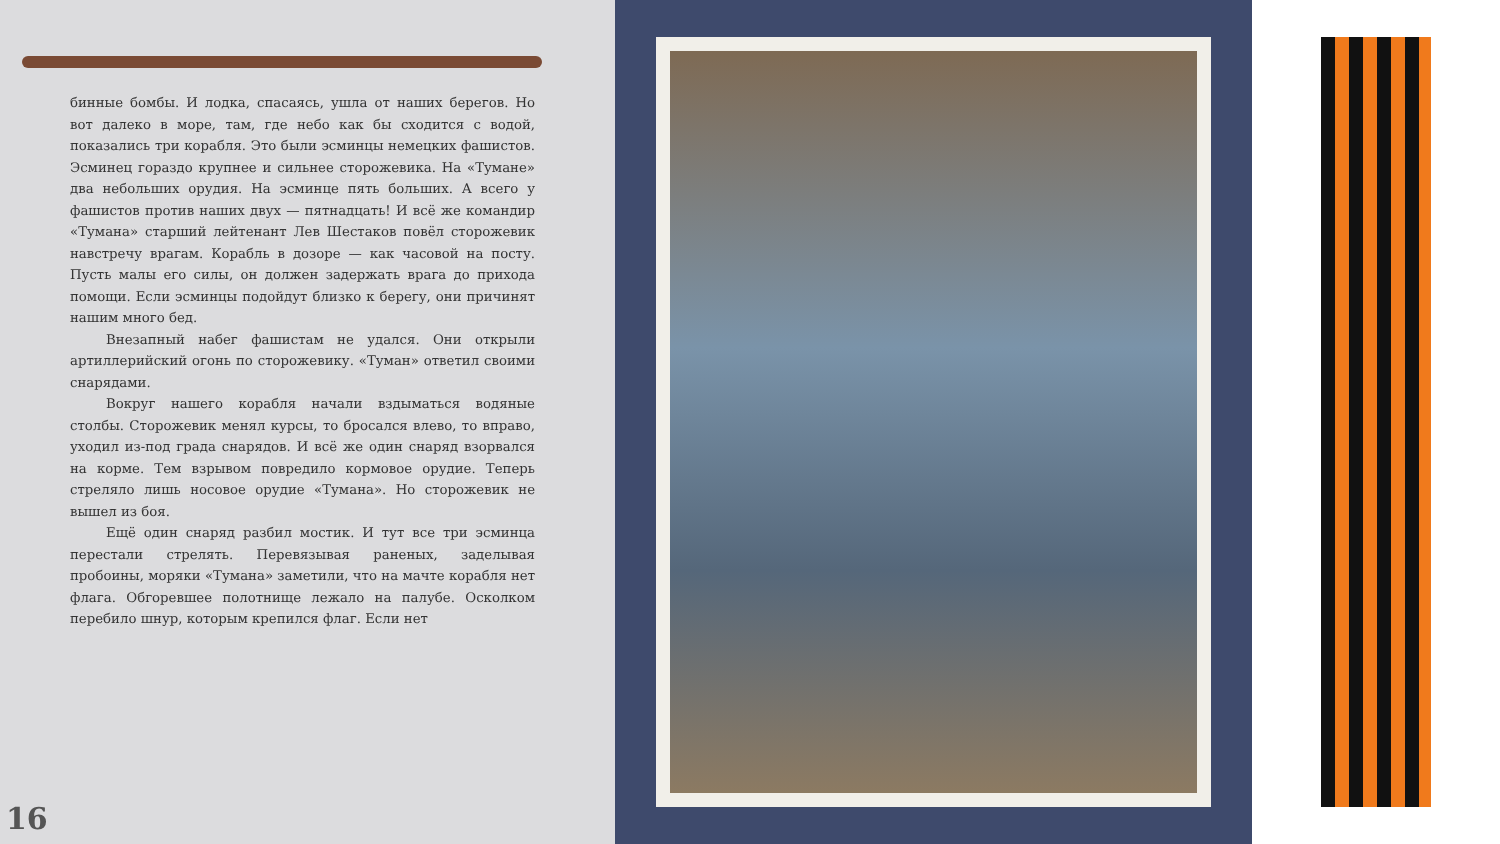бинные бомбы. И лодка, спасаясь, ушла от наших берегов. Но вот далеко в море, там, где небо как бы сходится с водой, показались три корабля. Это были эсминцы немецких фашистов. Эсминец гораздо крупнее и сильнее сторожевика. На «Тумане» два небольших орудия. На эсминце пять больших. А всего у фашистов против наших двух — пятнадцать! И всё же командир «Тумана» старший лейтенант Лев Шестаков повёл сторожевик навстречу врагам. Корабль в дозоре — как часовой на посту. Пусть малы его силы, он должен задержать врага до прихода помощи. Если эсминцы подойдут близко к берегу, они причинят нашим много бед.
Внезапный набег фашистам не удался. Они открыли артиллерийский огонь по сторожевику. «Туман» ответил своими снарядами.
Вокруг нашего корабля начали вздыматься водяные столбы. Сторожевик менял курсы, то бросался влево, то вправо, уходил из-под града снарядов. И всё же один снаряд взорвался на корме. Тем взрывом повредило кормовое орудие. Теперь стреляло лишь носовое орудие «Тумана». Но сторожевик не вышел из боя.
Ещё один снаряд разбил мостик. И тут все три эсминца перестали стрелять. Перевязывая раненых, заделывая пробоины, моряки «Тумана» заметили, что на мачте корабля нет флага. Обгоревшее полотнище лежало на палубе. Осколком перебило шнур, которым крепился флаг. Если нет
16